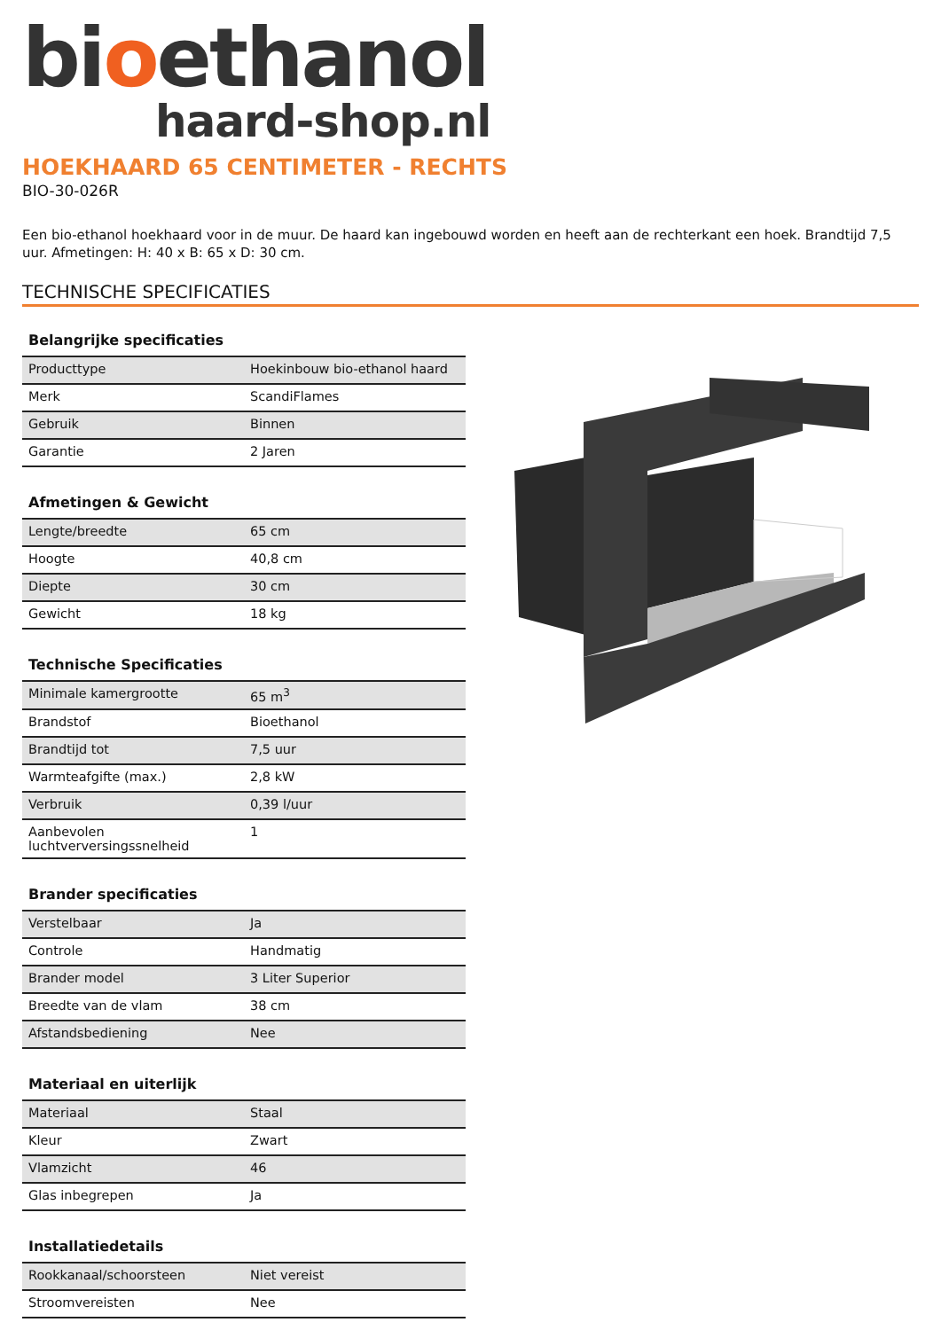bioethanol
haard-shop.nl
HOEKHAARD 65 CENTIMETER - RECHTS
BIO-30-026R
Een bio-ethanol hoekhaard voor in de muur. De haard kan ingebouwd worden en heeft aan de rechterkant een hoek. Brandtijd 7,5 uur. Afmetingen: H: 40 x B: 65 x D: 30 cm.
TECHNISCHE SPECIFICATIES
| Belangrijke specificaties | |
| --- | --- |
| Producttype | Hoekinbouw bio-ethanol haard |
| Merk | ScandiFlames |
| Gebruik | Binnen |
| Garantie | 2 Jaren |
| Afmetingen & Gewicht | |
| --- | --- |
| Lengte/breedte | 65 cm |
| Hoogte | 40,8 cm |
| Diepte | 30 cm |
| Gewicht | 18 kg |
| Technische Specificaties | |
| --- | --- |
| Minimale kamergrootte | 65 m<sup>3</sup> |
| Brandstof | Bioethanol |
| Brandtijd tot | 7,5 uur |
| Warmteafgifte (max.) | 2,8 kW |
| Verbruik | 0,39 l/uur |
| Aanbevolen luchtverversingssnelheid | 1 |
| Brander specificaties | |
| --- | --- |
| Verstelbaar | Ja |
| Controle | Handmatig |
| Brander model | 3 Liter Superior |
| Breedte van de vlam | 38 cm |
| Afstandsbediening | Nee |
| Materiaal en uiterlijk | |
| --- | --- |
| Materiaal | Staal |
| Kleur | Zwart |
| Vlamzicht | 46 |
| Glas inbegrepen | Ja |
| Installatiedetails | |
| --- | --- |
| Rookkanaal/schoorsteen | Niet vereist |
| Stroomvereisten | Nee |